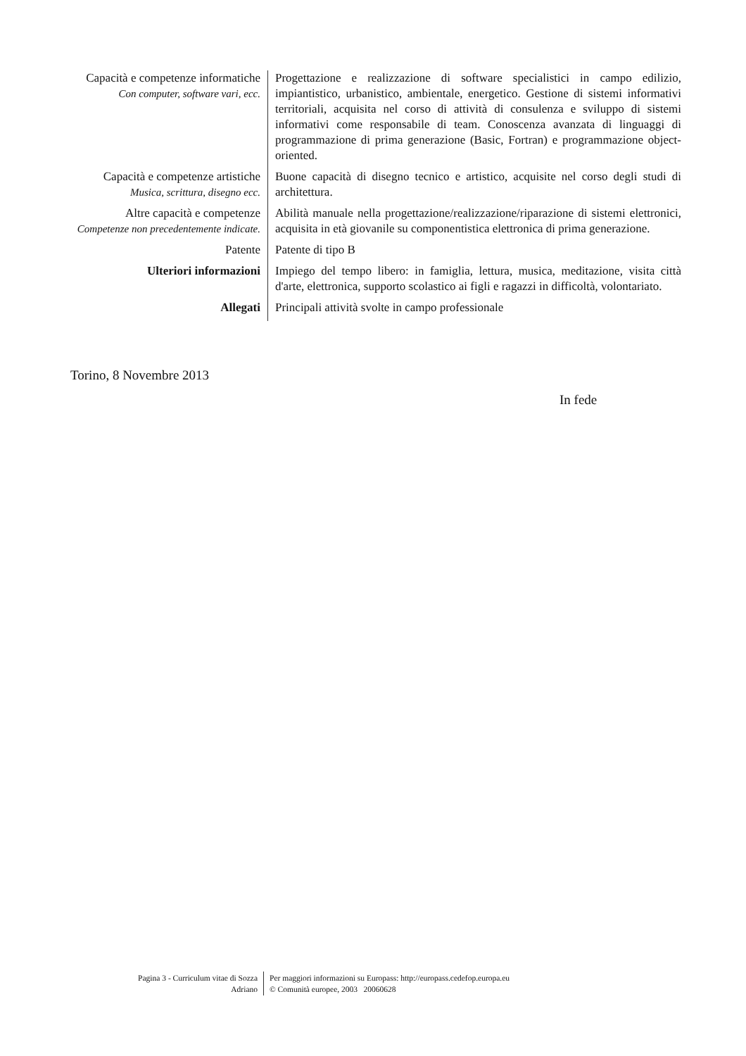| Capacità e competenze informatiche Con computer, software vari, ecc. | Progettazione e realizzazione di software specialistici in campo edilizio, impiantistico, urbanistico, ambientale, energetico. Gestione di sistemi informativi territoriali, acquisita nel corso di attività di consulenza e sviluppo di sistemi informativi come responsabile di team. Conoscenza avanzata di linguaggi di programmazione di prima generazione (Basic, Fortran) e programmazione object-oriented. |
| Capacità e competenze artistiche Musica, scrittura, disegno ecc. | Buone capacità di disegno tecnico e artistico, acquisite nel corso degli studi di architettura. |
| Altre capacità e competenze Competenze non precedentemente indicate. | Abilità manuale nella progettazione/realizzazione/riparazione di sistemi elettronici, acquisita in età giovanile su componentistica elettronica di prima generazione. |
| Patente | Patente di tipo B |
| Ulteriori informazioni | Impiego del tempo libero: in famiglia, lettura, musica, meditazione, visita città d'arte, elettronica, supporto scolastico ai figli e ragazzi in difficoltà, volontariato. |
| Allegati | Principali attività svolte in campo professionale |
Torino, 8 Novembre 2013
In fede
| Pagina 3 - Curriculum vitae di Sozza Adriano | Per maggiori informazioni su Europass: http://europass.cedefop.europa.eu © Comunità europee, 2003 20060628 |